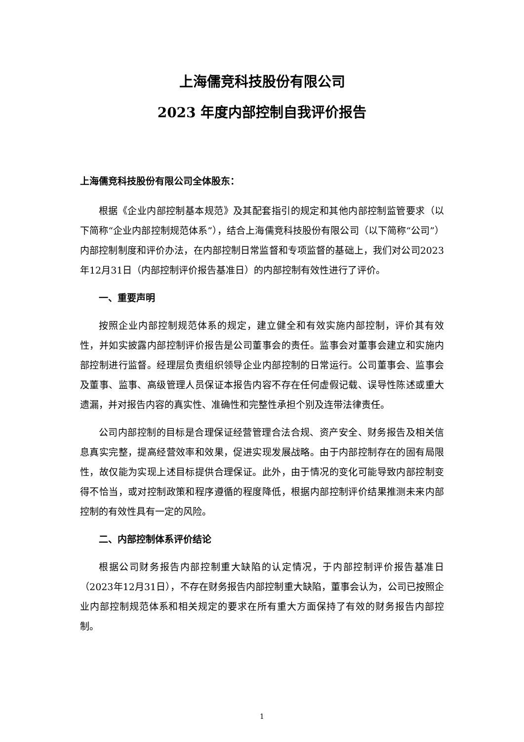上海儒竞科技股份有限公司
2023 年度内部控制自我评价报告
上海儒竞科技股份有限公司全体股东：
根据《企业内部控制基本规范》及其配套指引的规定和其他内部控制监管要求（以下简称“企业内部控制规范体系”），结合上海儒竞科技股份有限公司（以下简称“公司”）内部控制制度和评价办法，在内部控制日常监督和专项监督的基础上，我们对公司2023年12月31日（内部控制评价报告基准日）的内部控制有效性进行了评价。
一、重要声明
按照企业内部控制规范体系的规定，建立健全和有效实施内部控制，评价其有效性，并如实披露内部控制评价报告是公司董事会的责任。监事会对董事会建立和实施内部控制进行监督。经理层负责组织领导企业内部控制的日常运行。公司董事会、监事会及董事、监事、高级管理人员保证本报告内容不存在任何虚假记载、误导性陈述或重大遗漏，并对报告内容的真实性、准确性和完整性承担个别及连带法律责任。
公司内部控制的目标是合理保证经营管理合法合规、资产安全、财务报告及相关信息真实完整，提高经营效率和效果，促进实现发展战略。由于内部控制存在的固有局限性，故仅能为实现上述目标提供合理保证。此外，由于情况的变化可能导致内部控制变得不恰当，或对控制政策和程序遵循的程度降低，根据内部控制评价结果推测未来内部控制的有效性具有一定的风险。
二、内部控制体系评价结论
根据公司财务报告内部控制重大缺陷的认定情况，于内部控制评价报告基准日（2023年12月31日），不存在财务报告内部控制重大缺陷，董事会认为，公司已按照企业内部控制规范体系和相关规定的要求在所有重大方面保持了有效的财务报告内部控制。
1